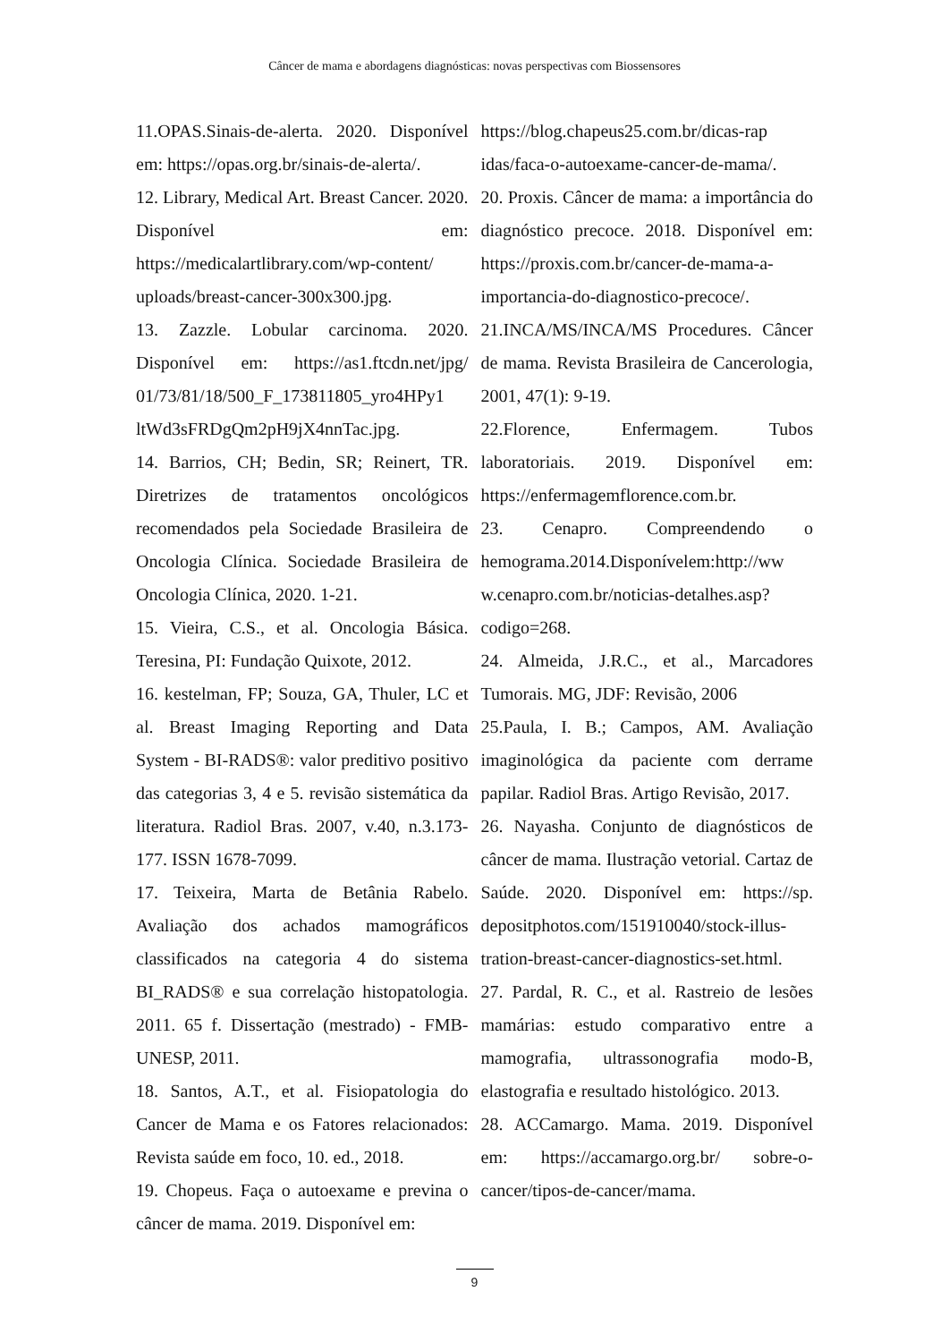Câncer de mama e abordagens diagnósticas: novas perspectivas com Biossensores
11.OPAS.Sinais-de-alerta. 2020. Disponível em: https://opas.org.br/sinais-de-alerta/.
12. Library, Medical Art. Breast Cancer. 2020. Disponível em: https://medicalartlibrary.com/wp-content/ uploads/breast-cancer-300x300.jpg.
13. Zazzle. Lobular carcinoma. 2020. Disponível em: https://as1.ftcdn.net/jpg/ 01/73/81/18/500_F_173811805_yro4HPy1 ltWd3sFRDgQm2pH9jX4nnTac.jpg.
14. Barrios, CH; Bedin, SR; Reinert, TR. Diretrizes de tratamentos oncológicos recomendados pela Sociedade Brasileira de Oncologia Clínica. Sociedade Brasileira de Oncologia Clínica, 2020. 1-21.
15. Vieira, C.S., et al. Oncologia Básica. Teresina, PI: Fundação Quixote, 2012.
16. kestelman, FP; Souza, GA, Thuler, LC et al. Breast Imaging Reporting and Data System - BI-RADS®: valor preditivo positivo das categorias 3, 4 e 5. revisão sistemática da literatura. Radiol Bras. 2007, v.40, n.3.173-177. ISSN 1678-7099.
17. Teixeira, Marta de Betânia Rabelo. Avaliação dos achados mamográficos classificados na categoria 4 do sistema BI_RADS® e sua correlação histopatologia. 2011. 65 f. Dissertação (mestrado) - FMB-UNESP, 2011.
18. Santos, A.T., et al. Fisiopatologia do Cancer de Mama e os Fatores relacionados: Revista saúde em foco, 10. ed., 2018.
19. Chopeus. Faça o autoexame e previna o câncer de mama. 2019. Disponível em:
https://blog.chapeus25.com.br/dicas-rap idas/faca-o-autoexame-cancer-de-mama/.
20. Proxis. Câncer de mama: a importância do diagnóstico precoce. 2018. Disponível em: https://proxis.com.br/cancer-de-mama-a-importancia-do-diagnostico-precoce/.
21.INCA/MS/INCA/MS Procedures. Câncer de mama. Revista Brasileira de Cancerologia, 2001, 47(1): 9-19.
22.Florence, Enfermagem. Tubos laboratoriais. 2019. Disponível em: https://enfermagemflorence.com.br.
23. Cenapro. Compreendendo o hemograma.2014.Disponívelem:http://ww w.cenapro.com.br/noticias-detalhes.asp? codigo=268.
24. Almeida, J.R.C., et al., Marcadores Tumorais. MG, JDF: Revisão, 2006
25.Paula, I. B.; Campos, AM. Avaliação imaginológica da paciente com derrame papilar. Radiol Bras. Artigo Revisão, 2017.
26. Nayasha. Conjunto de diagnósticos de câncer de mama. Ilustração vetorial. Cartaz de Saúde. 2020. Disponível em: https://sp. depositphotos.com/151910040/stock-illus-tration-breast-cancer-diagnostics-set.html.
27. Pardal, R. C., et al. Rastreio de lesões mamárias: estudo comparativo entre a mamografia, ultrassonografia modo-B, elastografia e resultado histológico. 2013.
28. ACCamargo. Mama. 2019. Disponível em: https://accamargo.org.br/ sobre-o-cancer/tipos-de-cancer/mama.
9